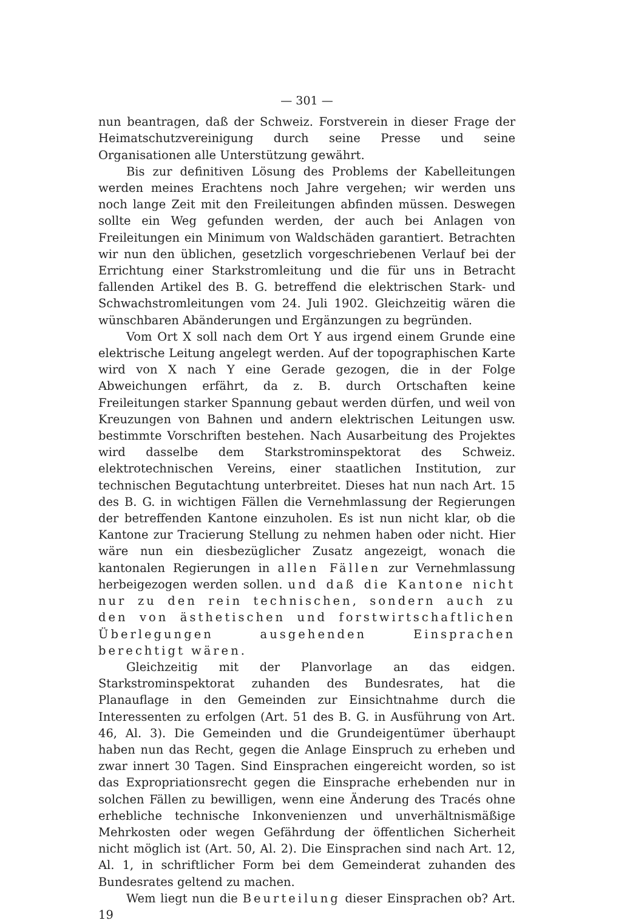— 301 —
nun beantragen, daß der Schweiz. Forstverein in dieser Frage der Heimatschutzvereinigung durch seine Presse und seine Organisationen alle Unterstützung gewährt.
Bis zur definitiven Lösung des Problems der Kabelleitungen werden meines Erachtens noch Jahre vergehen; wir werden uns noch lange Zeit mit den Freileitungen abfinden müssen. Deswegen sollte ein Weg gefunden werden, der auch bei Anlagen von Freileitungen ein Minimum von Waldschäden garantiert. Betrachten wir nun den üblichen, gesetzlich vorgeschriebenen Verlauf bei der Errichtung einer Starkstromleitung und die für uns in Betracht fallenden Artikel des B. G. betreffend die elektrischen Stark- und Schwachstromleitungen vom 24. Juli 1902. Gleichzeitig wären die wünschbaren Abänderungen und Ergänzungen zu begründen.
Vom Ort X soll nach dem Ort Y aus irgend einem Grunde eine elektrische Leitung angelegt werden. Auf der topographischen Karte wird von X nach Y eine Gerade gezogen, die in der Folge Abweichungen erfährt, da z. B. durch Ortschaften keine Freileitungen starker Spannung gebaut werden dürfen, und weil von Kreuzungen von Bahnen und andern elektrischen Leitungen usw. bestimmte Vorschriften bestehen. Nach Ausarbeitung des Projektes wird dasselbe dem Starkstrominspektorat des Schweiz. elektrotechnischen Vereins, einer staatlichen Institution, zur technischen Begutachtung unterbreitet. Dieses hat nun nach Art. 15 des B. G. in wichtigen Fällen die Vernehmlassung der Regierungen der betreffenden Kantone einzuholen. Es ist nun nicht klar, ob die Kantone zur Tracierung Stellung zu nehmen haben oder nicht. Hier wäre nun ein diesbezüglicher Zusatz angezeigt, wonach die kantonalen Regierungen in allen Fällen zur Vernehmlassung herbeigezogen werden sollen. und daß die Kantone nicht nur zu den rein technischen, sondern auch zu den von ästhetischen und forstwirtschaftlichen Überlegungen ausgehenden Einsprachen berechtigt wären.
Gleichzeitig mit der Planvorlage an das eidgen. Starkstrominspektorat zuhanden des Bundesrates, hat die Planauflage in den Gemeinden zur Einsichtnahme durch die Interessenten zu erfolgen (Art. 51 des B. G. in Ausführung von Art. 46, Al. 3). Die Gemeinden und die Grundeigentümer überhaupt haben nun das Recht, gegen die Anlage Einspruch zu erheben und zwar innert 30 Tagen. Sind Einsprachen eingereicht worden, so ist das Expropriationsrecht gegen die Einsprache erhebenden nur in solchen Fällen zu bewilligen, wenn eine Änderung des Tracés ohne erhebliche technische Inkonvenienzen und unverhältnismäßige Mehrkosten oder wegen Gefährdung der öffentlichen Sicherheit nicht möglich ist (Art. 50, Al. 2). Die Einsprachen sind nach Art. 12, Al. 1, in schriftlicher Form bei dem Gemeinderat zuhanden des Bundesrates geltend zu machen.
Wem liegt nun die Beurteilung dieser Einsprachen ob? Art. 19